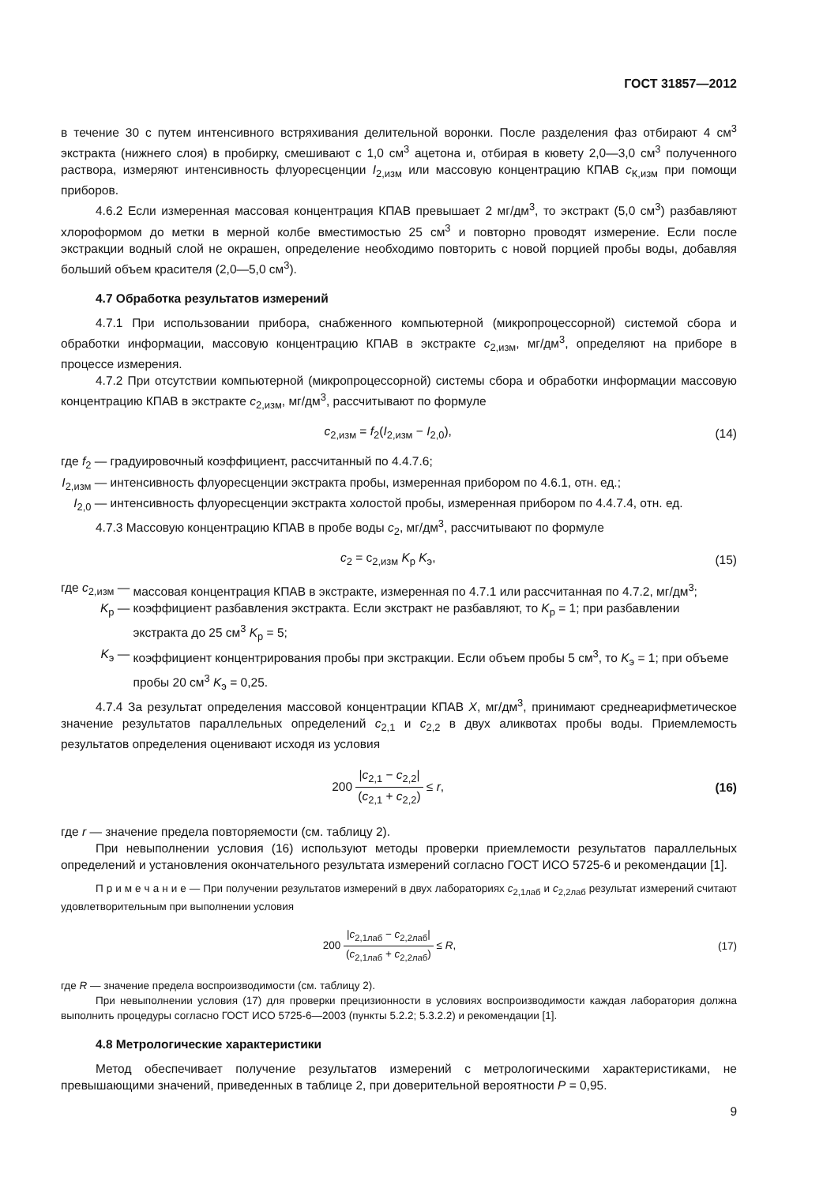ГОСТ 31857—2012
в течение 30 с путем интенсивного встряхивания делительной воронки. После разделения фаз отбирают 4 см<sup>3</sup> экстракта (нижнего слоя) в пробирку, смешивают с 1,0 см<sup>3</sup> ацетона и, отбирая в кювету 2,0—3,0 см<sup>3</sup> полученного раствора, измеряют интенсивность флуоресценции I<sub>2,изм</sub> или массовую концентрацию КПАВ c<sub>К,изм</sub> при помощи приборов.
4.6.2 Если измеренная массовая концентрация КПАВ превышает 2 мг/дм<sup>3</sup>, то экстракт (5,0 см<sup>3</sup>) разбавляют хлороформом до метки в мерной колбе вместимостью 25 см<sup>3</sup> и повторно проводят измерение. Если после экстракции водный слой не окрашен, определение необходимо повторить с новой порцией пробы воды, добавляя больший объем красителя (2,0—5,0 см<sup>3</sup>).
4.7 Обработка результатов измерений
4.7.1 При использовании прибора, снабженного компьютерной (микропроцессорной) системой сбора и обработки информации, массовую концентрацию КПАВ в экстракте c<sub>2,изм</sub>, мг/дм<sup>3</sup>, определяют на приборе в процессе измерения.
4.7.2 При отсутствии компьютерной (микропроцессорной) системы сбора и обработки информации массовую концентрацию КПАВ в экстракте c<sub>2,изм</sub>, мг/дм<sup>3</sup>, рассчитывают по формуле
c<sub>2,изм</sub> = f<sub>2</sub>(I<sub>2,изм</sub> − I<sub>2,0</sub>), (14)
| где f<sub>2</sub> — | градуировочный коэффициент, рассчитанный по 4.4.7.6; |
| I<sub>2,изм</sub> — | интенсивность флуоресценции экстракта пробы, измеренная прибором по 4.6.1, отн. ед.; |
| I<sub>2,0</sub> — | интенсивность флуоресценции экстракта холостой пробы, измеренная прибором по 4.4.7.4, отн. ед. |
4.7.3 Массовую концентрацию КПАВ в пробе воды c<sub>2</sub>, мг/дм<sup>3</sup>, рассчитывают по формуле
c<sub>2</sub> = c<sub>2,изм</sub> K<sub>р</sub> K<sub>э</sub>, (15)
| где c<sub>2,изм</sub> — | массовая концентрация КПАВ в экстракте, измеренная по 4.7.1 или рассчитанная по 4.7.2, мг/дм<sup>3</sup>; |
| K<sub>р</sub> — | коэффициент разбавления экстракта. Если экстракт не разбавляют, то K<sub>р</sub> = 1; при разбавлении экстракта до 25 см<sup>3</sup> K<sub>р</sub> = 5; |
| K<sub>э</sub> — | коэффициент концентрирования пробы при экстракции. Если объем пробы 5 см<sup>3</sup>, то K<sub>э</sub> = 1; при объеме пробы 20 см<sup>3</sup> K<sub>э</sub> = 0,25. |
4.7.4 За результат определения массовой концентрации КПАВ X, мг/дм<sup>3</sup>, принимают среднеарифметическое значение результатов параллельных определений c<sub>2,1</sub> и c<sub>2,2</sub> в двух аликвотах пробы воды. Приемлемость результатов определения оценивают исходя из условия
200 |c<sub>2,1</sub> − c<sub>2,2</sub>| (c<sub>2,1</sub> + c<sub>2,2</sub>) ≤ r, (16)
где r — значение предела повторяемости (см. таблицу 2).
При невыполнении условия (16) используют методы проверки приемлемости результатов параллельных определений и установления окончательного результата измерений согласно ГОСТ ИСО 5725-6 и рекомендации [1].
П р и м е ч а н и е — При получении результатов измерений в двух лабораториях c<sub>2,1лаб</sub> и c<sub>2,2лаб</sub> результат измерений считают удовлетворительным при выполнении условия
200 |c<sub>2,1лаб</sub> − c<sub>2,2лаб</sub>| (c<sub>2,1лаб</sub> + c<sub>2,2лаб</sub>) ≤ R, (17)
где R — значение предела воспроизводимости (см. таблицу 2).
При невыполнении условия (17) для проверки прецизионности в условиях воспроизводимости каждая лаборатория должна выполнить процедуры согласно ГОСТ ИСО 5725-6—2003 (пункты 5.2.2; 5.3.2.2) и рекомендации [1].
4.8 Метрологические характеристики
Метод обеспечивает получение результатов измерений с метрологическими характеристиками, не превышающими значений, приведенных в таблице 2, при доверительной вероятности P = 0,95.
9